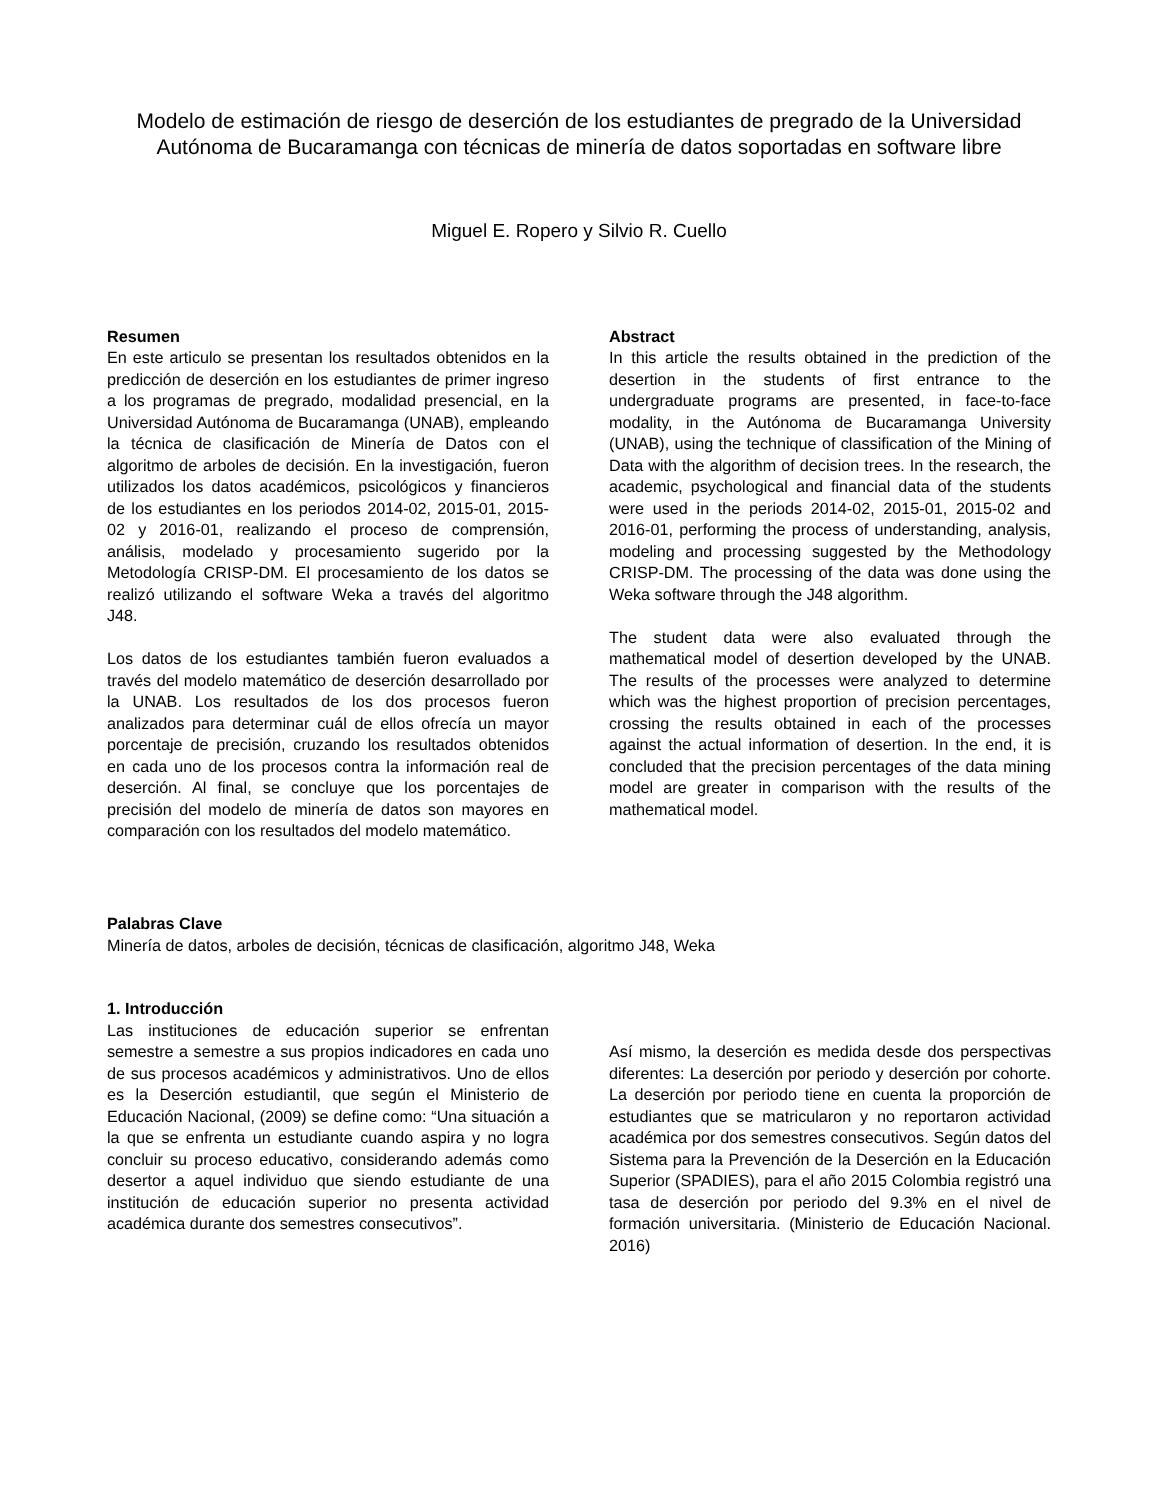Modelo de estimación de riesgo de deserción de los estudiantes de pregrado de la Universidad Autónoma de Bucaramanga con técnicas de minería de datos soportadas en software libre
Miguel E. Ropero y Silvio R. Cuello
Resumen
En este articulo se presentan los resultados obtenidos en la predicción de deserción en los estudiantes de primer ingreso a los programas de pregrado, modalidad presencial, en la Universidad Autónoma de Bucaramanga (UNAB), empleando la técnica de clasificación de Minería de Datos con el algoritmo de arboles de decisión. En la investigación, fueron utilizados los datos académicos, psicológicos y financieros de los estudiantes en los periodos 2014-02, 2015-01, 2015-02 y 2016-01, realizando el proceso de comprensión, análisis, modelado y procesamiento sugerido por la Metodología CRISP-DM. El procesamiento de los datos se realizó utilizando el software Weka a través del algoritmo J48.
Los datos de los estudiantes también fueron evaluados a través del modelo matemático de deserción desarrollado por la UNAB. Los resultados de los dos procesos fueron analizados para determinar cuál de ellos ofrecía un mayor porcentaje de precisión, cruzando los resultados obtenidos en cada uno de los procesos contra la información real de deserción. Al final, se concluye que los porcentajes de precisión del modelo de minería de datos son mayores en comparación con los resultados del modelo matemático.
Abstract
In this article the results obtained in the prediction of the desertion in the students of first entrance to the undergraduate programs are presented, in face-to-face modality, in the Autónoma de Bucaramanga University (UNAB), using the technique of classification of the Mining of Data with the algorithm of decision trees. In the research, the academic, psychological and financial data of the students were used in the periods 2014-02, 2015-01, 2015-02 and 2016-01, performing the process of understanding, analysis, modeling and processing suggested by the Methodology CRISP-DM. The processing of the data was done using the Weka software through the J48 algorithm.
The student data were also evaluated through the mathematical model of desertion developed by the UNAB. The results of the processes were analyzed to determine which was the highest proportion of precision percentages, crossing the results obtained in each of the processes against the actual information of desertion. In the end, it is concluded that the precision percentages of the data mining model are greater in comparison with the results of the mathematical model.
Palabras Clave
Minería de datos, arboles de decisión, técnicas de clasificación, algoritmo J48, Weka
1. Introducción
Las instituciones de educación superior se enfrentan semestre a semestre a sus propios indicadores en cada uno de sus procesos académicos y administrativos. Uno de ellos es la Deserción estudiantil, que según el Ministerio de Educación Nacional, (2009) se define como: “Una situación a la que se enfrenta un estudiante cuando aspira y no logra concluir su proceso educativo, considerando además como desertor a aquel individuo que siendo estudiante de una institución de educación superior no presenta actividad académica durante dos semestres consecutivos”.
Así mismo, la deserción es medida desde dos perspectivas diferentes: La deserción por periodo y deserción por cohorte. La deserción por periodo tiene en cuenta la proporción de estudiantes que se matricularon y no reportaron actividad académica por dos semestres consecutivos. Según datos del Sistema para la Prevención de la Deserción en la Educación Superior (SPADIES), para el año 2015 Colombia registró una tasa de deserción por periodo del 9.3% en el nivel de formación universitaria. (Ministerio de Educación Nacional. 2016)